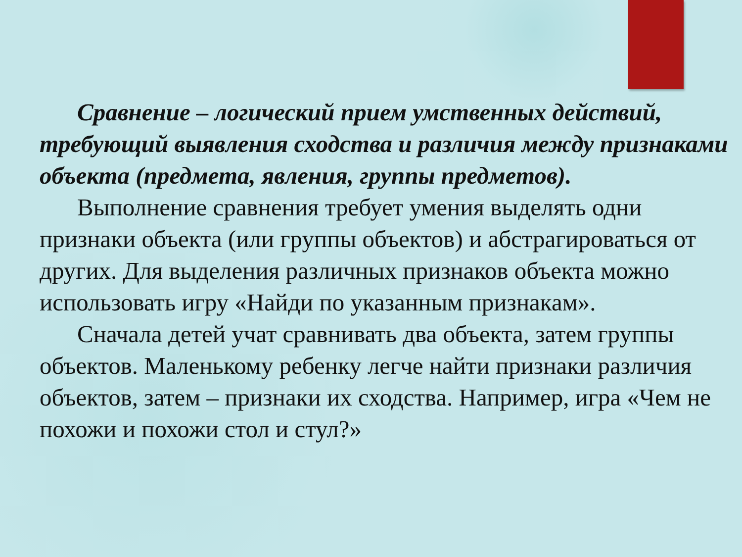Сравнение – логический прием умственных действий, требующий выявления сходства и различия между признаками объекта (предмета, явления, группы предметов).
Выполнение сравнения требует умения выделять одни признаки объекта (или группы объектов) и абстрагироваться от других. Для выделения различных признаков объекта можно использовать игру «Найди по указанным признакам».
Сначала детей учат сравнивать два объекта, затем группы объектов. Маленькому ребенку легче найти признаки различия объектов, затем – признаки их сходства. Например, игра «Чем не похожи и похожи стол и стул?»